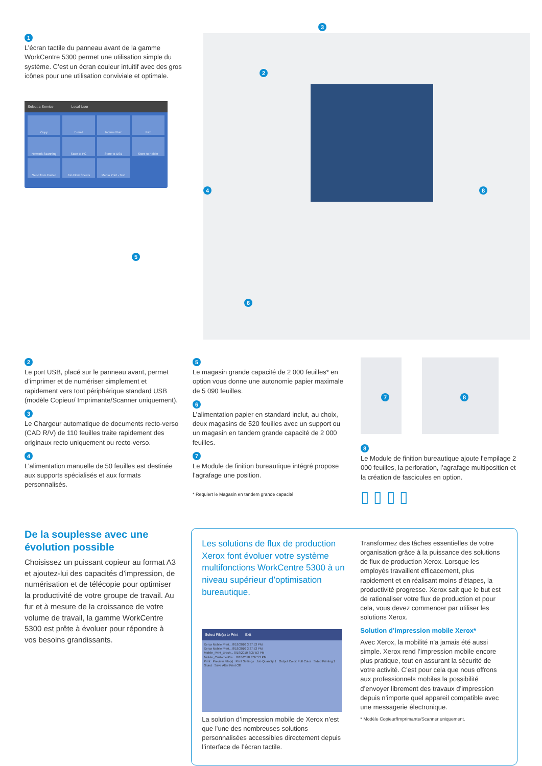1
L’écran tactile du panneau avant de la gamme WorkCentre 5300 permet une utilisation simple du système. C’est un écran couleur intuitif avec des gros icônes pour une utilisation conviviale et optimale.
Select a Service Local User
Copy
E-mail
Internet Fax
Fax
Network Scanning
Scan to PC
Store to USB
Store to Folder
Send from Folder
Job Flow Sheets
Media Print - Text
3
2
4
5
6
8
2
Le port USB, placé sur le panneau avant, permet d’imprimer et de numériser simplement et rapidement vers tout périphérique standard USB (modèle Copieur/ Imprimante/Scanner uniquement).
3
Le Chargeur automatique de documents recto-verso (CAD R/V) de 110 feuilles traite rapidement des originaux recto uniquement ou recto-verso.
4
L’alimentation manuelle de 50 feuilles est destinée aux supports spécialisés et aux formats personnalisés.
5
Le magasin grande capacité de 2 000 feuilles* en option vous donne une autonomie papier maximale de 5 090 feuilles.
6
L’alimentation papier en standard inclut, au choix, deux magasins de 520 feuilles avec un support ou un magasin en tandem grande capacité de 2 000 feuilles.
7
Le Module de finition bureautique intégré propose l’agrafage une position.
* Requiert le Magasin en tandem grande capacité
7
8
8
Le Module de finition bureautique ajoute l’empilage 2 000 feuilles, la perforation, l’agrafage multiposition et la création de fascicules en option.
▯ ▯ ▯ ▯
De la souplesse avec une évolution possible
Choisissez un puissant copieur au format A3 et ajoutez-lui des capacités d’impression, de numérisation et de télécopie pour optimiser la productivité de votre groupe de travail. Au fur et à mesure de la croissance de votre volume de travail, la gamme WorkCentre 5300 est prête à évoluer pour répondre à vos besoins grandissants.
Les solutions de flux de production Xerox font évoluer votre système multifonctions WorkCentre 5300 à un niveau supérieur d’optimisation bureautique.
Select File(s) to Print Exit
Xerox Mobile Print... 8/18/2010 3:37:53 PM
Xerox Mobile Print... 8/18/2010 3:37:53 PM
Mobile_Print_Broch... 8/18/2010 3:37:53 PM
Mobile_CustomerPre... 8/18/2010 3:37:53 PM
Print Preview File(s) Print Settings Job Quantity 1 Output Color: Full Color Sided Printing 1 Sided Save After Print Off
La solution d’impression mobile de Xerox n’est que l’une des nombreuses solutions personnalisées accessibles directement depuis l’interface de l’écran tactile.
Transformez des tâches essentielles de votre organisation grâce à la puissance des solutions de flux de production Xerox. Lorsque les employés travaillent efficacement, plus rapidement et en réalisant moins d’étapes, la productivité progresse. Xerox sait que le but est de rationaliser votre flux de production et pour cela, vous devez commencer par utiliser les solutions Xerox.
Solution d’impression mobile Xerox*
Avec Xerox, la mobilité n’a jamais été aussi simple. Xerox rend l’impression mobile encore plus pratique, tout en assurant la sécurité de votre activité. C’est pour cela que nous offrons aux professionnels mobiles la possibilité d’envoyer librement des travaux d’impression depuis n’importe quel appareil compatible avec une messagerie électronique.
* Modèle Copieur/Imprimante/Scanner uniquement.